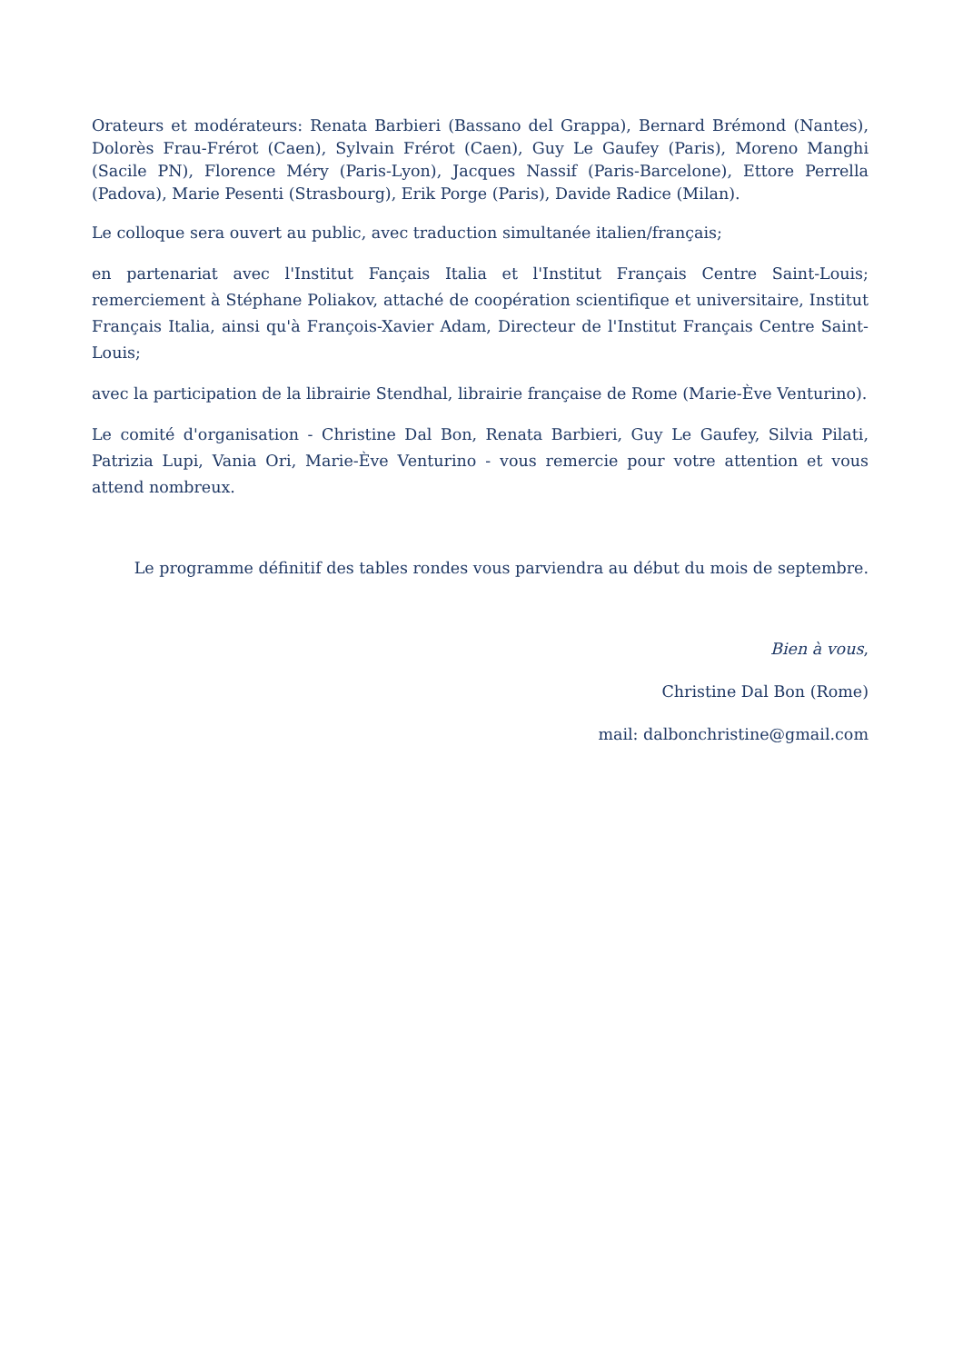Orateurs et modérateurs: Renata Barbieri (Bassano del Grappa), Bernard Brémond (Nantes), Dolorès Frau-Frérot (Caen), Sylvain Frérot (Caen), Guy Le Gaufey (Paris), Moreno Manghi (Sacile PN), Florence Méry (Paris-Lyon), Jacques Nassif (Paris-Barcelone), Ettore Perrella (Padova), Marie Pesenti (Strasbourg), Erik Porge (Paris), Davide Radice (Milan).
Le colloque sera ouvert au public, avec traduction simultanée italien/français;
en partenariat avec l'Institut Fançais Italia et l'Institut Français Centre Saint-Louis; remerciement à Stéphane Poliakov, attaché de coopération scientifique et universitaire, Institut Français Italia, ainsi qu'à François-Xavier Adam, Directeur de l'Institut Français Centre Saint-Louis;
avec la participation de la librairie Stendhal, librairie française de Rome (Marie-Ève Venturino).
Le comité d'organisation - Christine Dal Bon, Renata Barbieri, Guy Le Gaufey, Silvia Pilati, Patrizia Lupi, Vania Ori, Marie-Ève Venturino - vous remercie pour votre attention et vous attend nombreux.
Le programme définitif des tables rondes vous parviendra au début du mois de septembre.
Bien à vous,
Christine Dal Bon (Rome)
mail: dalbonchristine@gmail.com